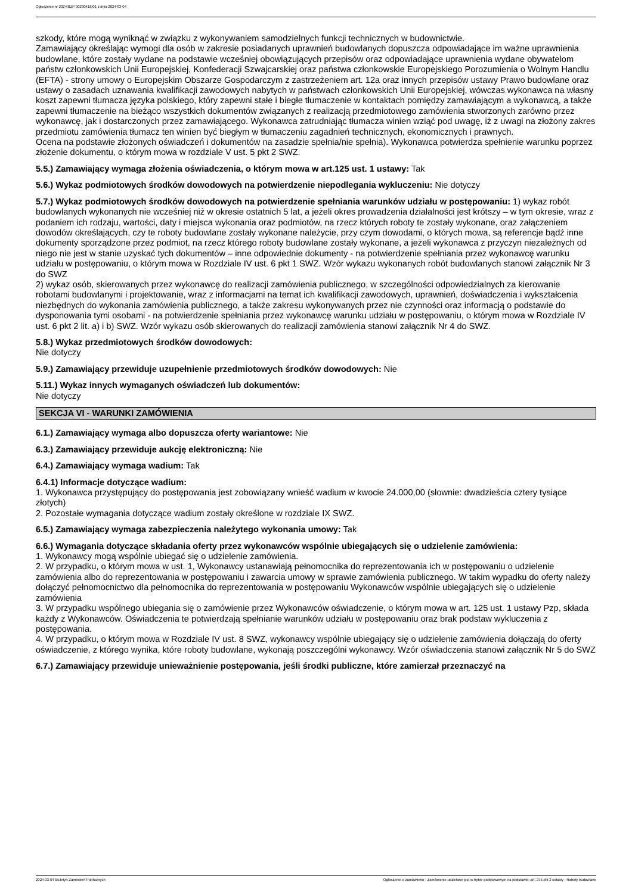Ogłoszenie nr 2024/BZP 00230418/01 z dnia 2024-03-04
szkody, które mogą wyniknąć w związku z wykonywaniem samodzielnych funkcji technicznych w budownictwie.
Zamawiający określając wymogi dla osób w zakresie posiadanych uprawnień budowlanych dopuszcza odpowiadające im ważne uprawnienia budowlane, które zostały wydane na podstawie wcześniej obowiązujących przepisów oraz odpowiadające uprawnienia wydane obywatelom państw członkowskich Unii Europejskiej, Konfederacji Szwajcarskiej oraz państwa członkowskie Europejskiego Porozumienia o Wolnym Handlu (EFTA) - strony umowy o Europejskim Obszarze Gospodarczym z zastrzeżeniem art. 12a oraz innych przepisów ustawy Prawo budowlane oraz ustawy o zasadach uznawania kwalifikacji zawodowych nabytych w państwach członkowskich Unii Europejskiej, wówczas wykonawca na własny koszt zapewni tłumacza języka polskiego, który zapewni stałe i biegłe tłumaczenie w kontaktach pomiędzy zamawiającym a wykonawcą, a także zapewni tłumaczenie na bieżąco wszystkich dokumentów związanych z realizacją przedmiotowego zamówienia stworzonych zarówno przez wykonawcę, jak i dostarczonych przez zamawiającego. Wykonawca zatrudniając tłumacza winien wziąć pod uwagę, iż z uwagi na złożony zakres przedmiotu zamówienia tłumacz ten winien być biegłym w tłumaczeniu zagadnień technicznych, ekonomicznych i prawnych.
Ocena na podstawie złożonych oświadczeń i dokumentów na zasadzie spełnia/nie spełnia). Wykonawca potwierdza spełnienie warunku poprzez złożenie dokumentu, o którym mowa w rozdziale V ust. 5 pkt 2 SWZ.
5.5.) Zamawiający wymaga złożenia oświadczenia, o którym mowa w art.125 ust. 1 ustawy: Tak
5.6.) Wykaz podmiotowych środków dowodowych na potwierdzenie niepodlegania wykluczeniu: Nie dotyczy
5.7.) Wykaz podmiotowych środków dowodowych na potwierdzenie spełniania warunków udziału w postępowaniu: 1) wykaz robót budowlanych wykonanych nie wcześniej niż w okresie ostatnich 5 lat, a jeżeli okres prowadzenia działalności jest krótszy – w tym okresie, wraz z podaniem ich rodzaju, wartości, daty i miejsca wykonania oraz podmiotów, na rzecz których roboty te zostały wykonane, oraz załączeniem dowodów określających, czy te roboty budowlane zostały wykonane należycie, przy czym dowodami, o których mowa, są referencje bądź inne dokumenty sporządzone przez podmiot, na rzecz którego roboty budowlane zostały wykonane, a jeżeli wykonawca z przyczyn niezależnych od niego nie jest w stanie uzyskać tych dokumentów – inne odpowiednie dokumenty - na potwierdzenie spełniania przez wykonawcę warunku udziału w postępowaniu, o którym mowa w Rozdziale IV ust. 6 pkt 1 SWZ. Wzór wykazu wykonanych robót budowlanych stanowi załącznik Nr 3 do SWZ
2) wykaz osób, skierowanych przez wykonawcę do realizacji zamówienia publicznego, w szczególności odpowiedzialnych za kierowanie robotami budowlanymi i projektowanie, wraz z informacjami na temat ich kwalifikacji zawodowych, uprawnień, doświadczenia i wykształcenia niezbędnych do wykonania zamówienia publicznego, a także zakresu wykonywanych przez nie czynności oraz informacją o podstawie do dysponowania tymi osobami - na potwierdzenie spełniania przez wykonawcę warunku udziału w postępowaniu, o którym mowa w Rozdziale IV ust. 6 pkt 2 lit. a) i b) SWZ. Wzór wykazu osób skierowanych do realizacji zamówienia stanowi załącznik Nr 4 do SWZ.
5.8.) Wykaz przedmiotowych środków dowodowych:
Nie dotyczy
5.9.) Zamawiający przewiduje uzupełnienie przedmiotowych środków dowodowych: Nie
5.11.) Wykaz innych wymaganych oświadczeń lub dokumentów:
Nie dotyczy
SEKCJA VI - WARUNKI ZAMÓWIENIA
6.1.) Zamawiający wymaga albo dopuszcza oferty wariantowe: Nie
6.3.) Zamawiający przewiduje aukcję elektroniczną: Nie
6.4.) Zamawiający wymaga wadium: Tak
6.4.1) Informacje dotyczące wadium:
1. Wykonawca przystępujący do postępowania jest zobowiązany wnieść wadium w kwocie 24.000,00 (słownie: dwadzieścia cztery tysiące złotych)
2. Pozostałe wymagania dotyczące wadium zostały określone w rozdziale IX SWZ.
6.5.) Zamawiający wymaga zabezpieczenia należytego wykonania umowy: Tak
6.6.) Wymagania dotyczące składania oferty przez wykonawców wspólnie ubiegających się o udzielenie zamówienia:
1. Wykonawcy mogą wspólnie ubiegać się o udzielenie zamówienia.
2. W przypadku, o którym mowa w ust. 1, Wykonawcy ustanawiają pełnomocnika do reprezentowania ich w postępowaniu o udzielenie zamówienia albo do reprezentowania w postępowaniu i zawarcia umowy w sprawie zamówienia publicznego. W takim wypadku do oferty należy dołączyć pełnomocnictwo dla pełnomocnika do reprezentowania w postępowaniu Wykonawców wspólnie ubiegających się o udzielenie zamówienia
3. W przypadku wspólnego ubiegania się o zamówienie przez Wykonawców oświadczenie, o którym mowa w art. 125 ust. 1 ustawy Pzp, składa każdy z Wykonawców. Oświadczenia te potwierdzają spełnianie warunków udziału w postępowaniu oraz brak podstaw wykluczenia z postępowania.
4. W przypadku, o którym mowa w Rozdziale IV ust. 8 SWZ, wykonawcy wspólnie ubiegający się o udzielenie zamówienia dołączają do oferty oświadczenie, z którego wynika, które roboty budowlane, wykonają poszczególni wykonawcy. Wzór oświadczenia stanowi załącznik Nr 5 do SWZ
6.7.) Zamawiający przewiduje unieważnienie postępowania, jeśli środki publiczne, które zamierzał przeznaczyć na
2024-03-04 Biuletyn Zamówień Publicznych Ogłoszenie o zamówieniu - Zamówienie udzielane jest w trybie podstawowym na podstawie: art. 275 pkt 2 ustawy - Roboty budowlane